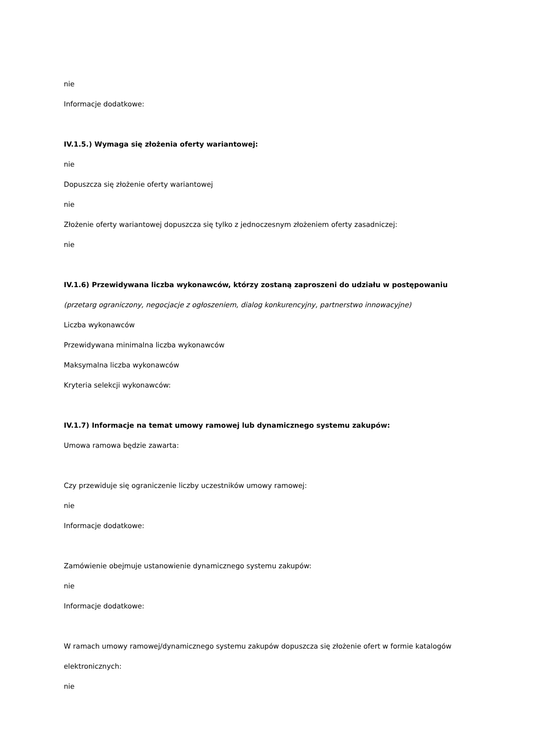nie
Informacje dodatkowe:
IV.1.5.) Wymaga się złożenia oferty wariantowej:
nie
Dopuszcza się złożenie oferty wariantowej
nie
Złożenie oferty wariantowej dopuszcza się tylko z jednoczesnym złożeniem oferty zasadniczej:
nie
IV.1.6) Przewidywana liczba wykonawców, którzy zostaną zaproszeni do udziału w postępowaniu
(przetarg ograniczony, negocjacje z ogłoszeniem, dialog konkurencyjny, partnerstwo innowacyjne)
Liczba wykonawców
Przewidywana minimalna liczba wykonawców
Maksymalna liczba wykonawców
Kryteria selekcji wykonawców:
IV.1.7) Informacje na temat umowy ramowej lub dynamicznego systemu zakupów:
Umowa ramowa będzie zawarta:
Czy przewiduje się ograniczenie liczby uczestników umowy ramowej:
nie
Informacje dodatkowe:
Zamówienie obejmuje ustanowienie dynamicznego systemu zakupów:
nie
Informacje dodatkowe:
W ramach umowy ramowej/dynamicznego systemu zakupów dopuszcza się złożenie ofert w formie katalogów
elektronicznych:
nie